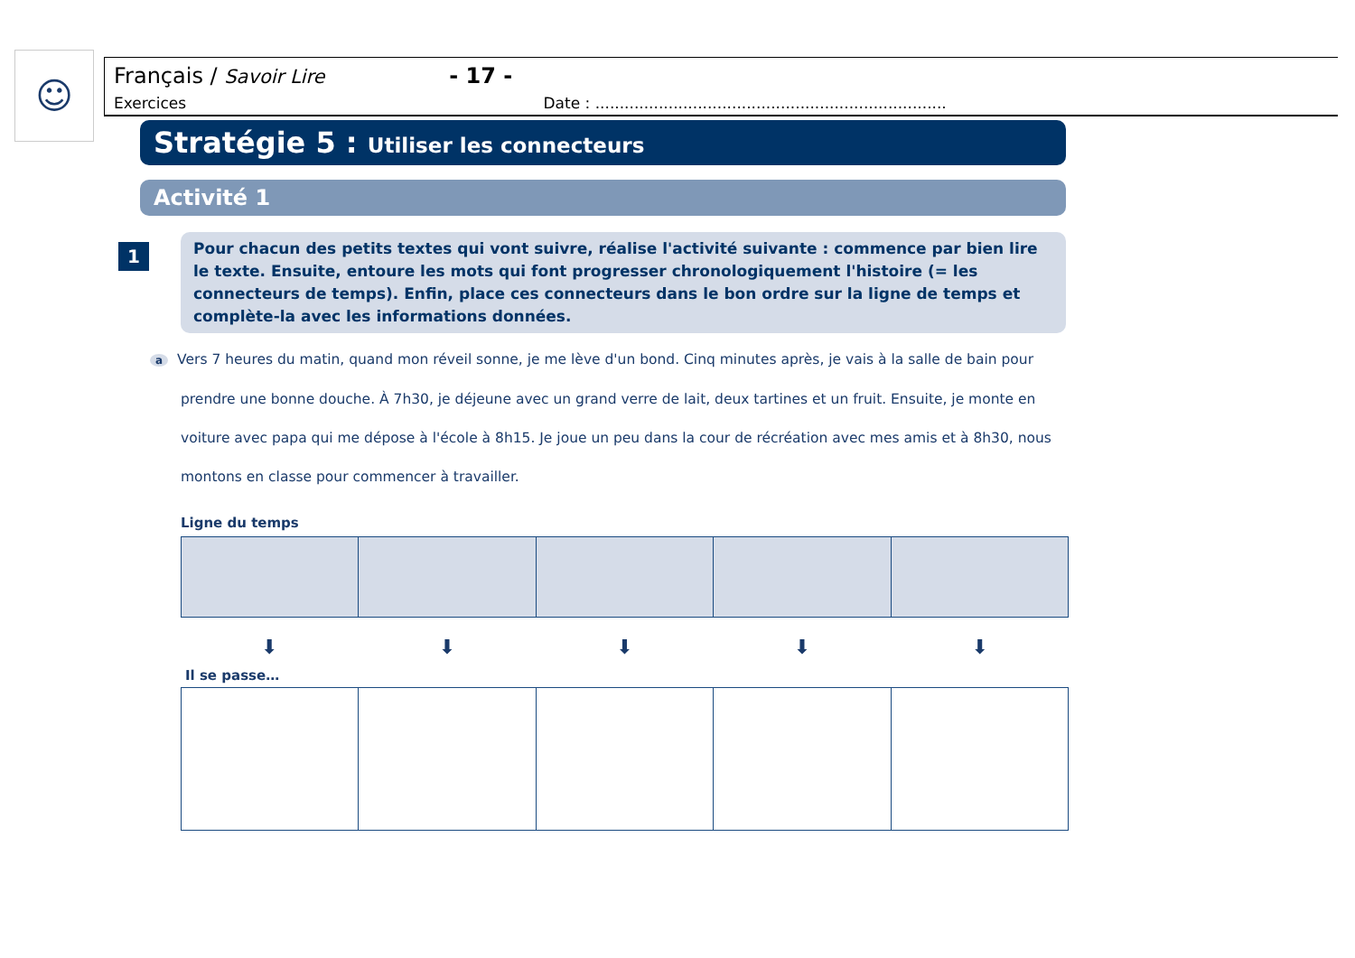☺
Français / Savoir Lire - 17 -
Exercices Date : ........................................................................
Stratégie 5 : Utiliser les connecteurs
Activité 1
1
Pour chacun des petits textes qui vont suivre, réalise l'activité suivante : commence par bien lire le texte. Ensuite, entoure les mots qui font progresser chronologiquement l'histoire (= les connecteurs de temps). Enfin, place ces connecteurs dans le bon ordre sur la ligne de temps et complète-la avec les informations données.
a Vers 7 heures du matin, quand mon réveil sonne, je me lève d'un bond. Cinq minutes après, je vais à la salle de bain pour prendre une bonne douche. À 7h30, je déjeune avec un grand verre de lait, deux tartines et un fruit. Ensuite, je monte en voiture avec papa qui me dépose à l'école à 8h15. Je joue un peu dans la cour de récréation avec mes amis et à 8h30, nous montons en classe pour commencer à travailler.
Ligne du temps
⬇ ⬇ ⬇ ⬇ ⬇
Il se passe…